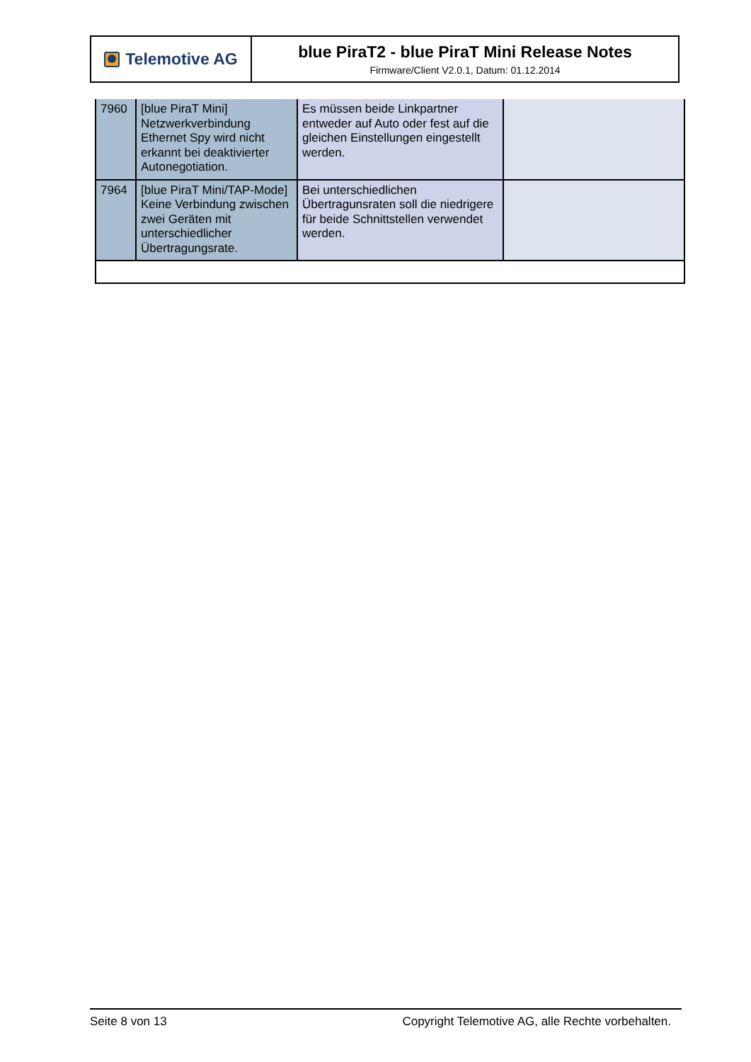Telemotive AG
blue PiraT2 - blue PiraT Mini Release Notes
Firmware/Client V2.0.1, Datum: 01.12.2014
| 7960 | [blue PiraT Mini] Netzwerkverbindung Ethernet Spy wird nicht erkannt bei deaktivierter Autonegotiation. | Es müssen beide Linkpartner entweder auf Auto oder fest auf die gleichen Einstellungen eingestellt werden. | |
| 7964 | [blue PiraT Mini/TAP-Mode] Keine Verbindung zwischen zwei Geräten mit unterschiedlicher Übertragungsrate. | Bei unterschiedlichen Übertragunsraten soll die niedrigere für beide Schnittstellen verwendet werden. | |
Seite 8 von 13 Copyright Telemotive AG, alle Rechte vorbehalten.